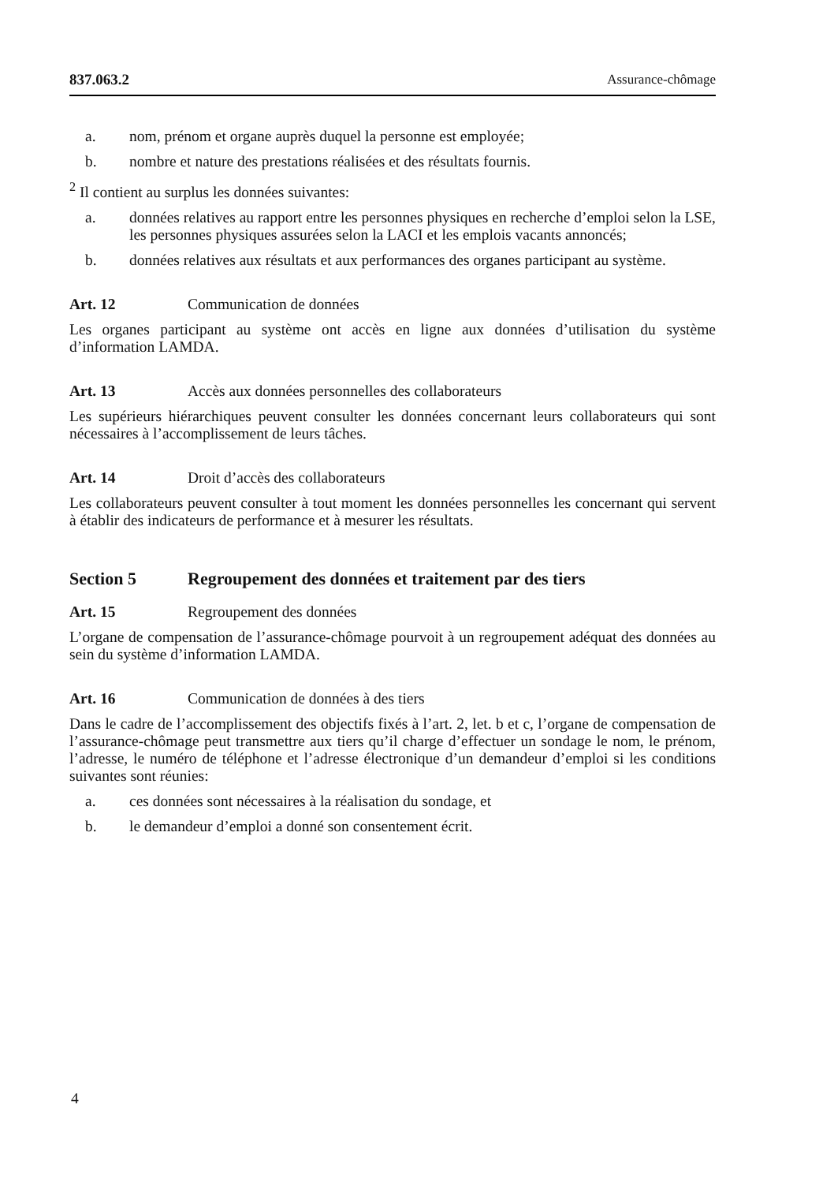837.063.2 Assurance-chômage
a. nom, prénom et organe auprès duquel la personne est employée;
b. nombre et nature des prestations réalisées et des résultats fournis.
<sup>2</sup> Il contient au surplus les données suivantes:
a. données relatives au rapport entre les personnes physiques en recherche d’emploi selon la LSE, les personnes physiques assurées selon la LACI et les emplois vacants annoncés;
b. données relatives aux résultats et aux performances des organes participant au système.
Art. 12 Communication de données
Les organes participant au système ont accès en ligne aux données d’utilisation du système d’information LAMDA.
Art. 13 Accès aux données personnelles des collaborateurs
Les supérieurs hiérarchiques peuvent consulter les données concernant leurs collaborateurs qui sont nécessaires à l’accomplissement de leurs tâches.
Art. 14 Droit d’accès des collaborateurs
Les collaborateurs peuvent consulter à tout moment les données personnelles les concernant qui servent à établir des indicateurs de performance et à mesurer les résultats.
Section 5 Regroupement des données et traitement par des tiers
Art. 15 Regroupement des données
L’organe de compensation de l’assurance-chômage pourvoit à un regroupement adéquat des données au sein du système d’information LAMDA.
Art. 16 Communication de données à des tiers
Dans le cadre de l’accomplissement des objectifs fixés à l’art. 2, let. b et c, l’organe de compensation de l’assurance-chômage peut transmettre aux tiers qu’il charge d’effectuer un sondage le nom, le prénom, l’adresse, le numéro de téléphone et l’adresse électronique d’un demandeur d’emploi si les conditions suivantes sont réunies:
a. ces données sont nécessaires à la réalisation du sondage, et
b. le demandeur d’emploi a donné son consentement écrit.
4